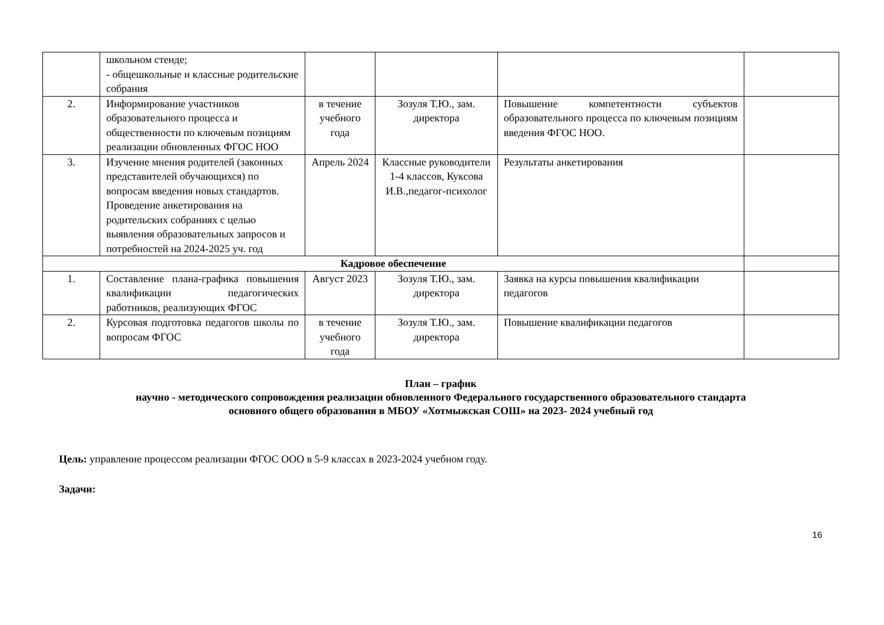| | школьном стенде; - общешкольные и классные родительские собрания | | | | |
| 2. | Информирование участников образовательного процесса и общественности по ключевым позициям реализации обновленных ФГОС НОО | в течение учебного года | Зозуля Т.Ю., зам. директора | Повышение компетентности субъектов образовательного процесса по ключевым позициям введения ФГОС НОО. | |
| 3. | Изучение мнения родителей (законных представителей обучающихся) по вопросам введения новых стандартов. Проведение анкетирования на родительских собраниях с целью выявления образовательных запросов и потребностей на 2024-2025 уч. год | Апрель 2024 | Классные руководители 1-4 классов, Куксова И.В.,педагог-психолог | Результаты анкетирования | |
| Кадровое обеспечение | | | | | |
| 1. | Составление плана-графика повышения квалификации педагогических работников, реализующих ФГОС | Август 2023 | Зозуля Т.Ю., зам. директора | Заявка на курсы повышения квалификации педагогов | |
| 2. | Курсовая подготовка педагогов школы по вопросам ФГОС | в течение учебного года | Зозуля Т.Ю., зам. директора | Повышение квалификации педагогов | |
План – график
научно - методического сопровождения реализации обновленного Федерального государственного образовательного стандарта
основного общего образования в МБОУ «Хотмыжская СОШ» на 2023- 2024 учебный год
Цель: управление процессом реализации ФГОС ООО в 5-9 классах в 2023-2024 учебном году.
Задачи:
16